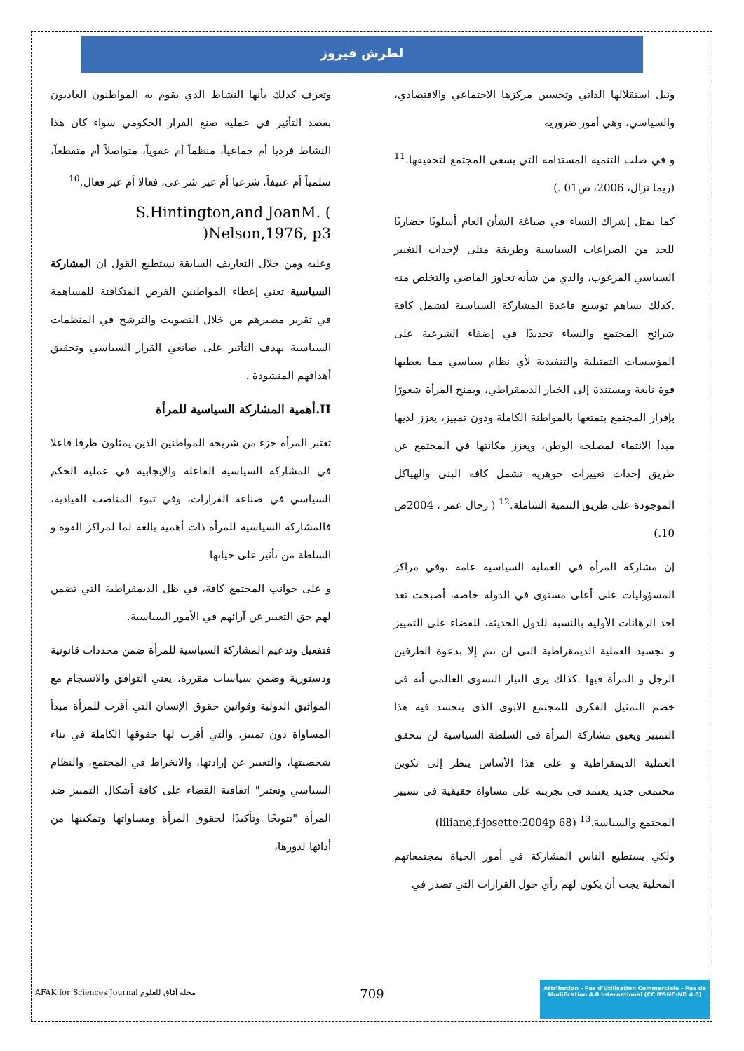لطرش فيروز
وتعرف كذلك بأنها النشاط الذي يقوم به المواطنون العاديون بقصد التأثير في عملية صنع القرار الحكومي سواء كان هذا النشاط فرديا أم جماعياً، منظماً أم عفوياً، متواصلاً أم متقطعاً، سلمياً أم عنيفاً، شرعيا أم غير شر عي، فعالا أم غير فعال.<sup>10</sup>
S.Hintington,and JoanM. ( )Nelson,1976, p3
وعليه ومن خلال التعاريف السابقة نستطيع القول ان المشاركة السياسية تعني إعطاء المواطنين الفرص المتكافئة للمساهمة في تقرير مصيرهم من خلال التصويت والترشح في المنظمات السياسية بهدف التأثير على صانعي القرار السياسي وتحقيق أهدافهم المنشودة .
II.أهمية المشاركة السياسية للمرأة
تعتبر المرأة جزء من شريحة المواطنين الذين يمثلون طرفا فاعلا في المشاركة السياسية الفاعلة والإيجابية في عملية الحكم السياسي في صناعة القرارات، وفي تبوء المناصب القيادية، فالمشاركة السياسية للمرأة ذات أهمية بالغة لما لمراكز القوة و السلطة من تأثير على حياتها
و على جوانب المجتمع كافة، في ظل الديمقراطية التي تضمن لهم حق التعبير عن آرائهم في الأمور السياسية.
فتفعيل وتدعيم المشاركة السياسية للمرأة ضمن محددات قانونية ودستورية وضمن سياسات مقررة، يعني التوافق والانسجام مع المواثيق الدولية وقوانين حقوق الإنسان التي أقرت للمرأة مبدأ المساواة دون تمييز، والتي أقرت لها حقوقها الكاملة في بناء شخصيتها، والتعبير عن إرادتها، والانخراط في المجتمع، والنظام السياسي وتعتبر" اتفاقية القضاء على كافة أشكال التمييز ضد المرأة "تتويجًا وتأكيدًا لحقوق المرأة ومساواتها وتمكينها من أدائها لدورها،
ونيل استقلالها الذاتي وتحسين مركزها الاجتماعي والاقتصادي، والسياسي، وهي أمور ضرورية
و في صلب التنمية المستدامة التي يسعى المجتمع لتحقيقها.<sup>11</sup> (ريما نزال، 2006، ص01 .)
كما يمثل إشراك النساء في صياغة الشأن العام أسلوبًا حضاريًا للحد من الصراعات السياسية وطريقة مثلى لإحداث التغيير السياسي المرغوب، والذي من شأنه تجاوز الماضي والتخلص منه .كذلك يساهم توسيع قاعدة المشاركة السياسية لتشمل كافة شرائح المجتمع والنساء تحديدًا في إضفاء الشرعية على المؤسسات التمثيلية والتنفيذية لأي نظام سياسي مما يعطيها قوة نابعة ومستندة إلى الخيار الديمقراطي، ويمنح المرأة شعورًا بإقرار المجتمع بتمتعها بالمواطنة الكاملة ودون تمييز، يعزز لديها مبدأ الانتماء لمصلحة الوطن، ويعزز مكانتها في المجتمع عن طريق إحداث تغييرات جوهرية تشمل كافة البنى والهياكل الموجودة على طريق التنمية الشاملة.<sup>12</sup> ( رحال عمر ، 2004ص 10.)
إن مشاركة المرأة في العملية السياسية عامة ،وفي مراكز المسؤوليات على أعلى مستوى في الدولة خاصة، أصبحت تعد احد الرهانات الأولية بالنسبة للدول الحديثة، للقضاء على التمييز و تجسيد العملية الديمقراطية التي لن تتم إلا بدعوة الطرفين الرجل و المرأة فيها .كذلك يرى التيار النسوي العالمي أنه في خضم التمثيل الفكري للمجتمع الابوي الذي يتجسد فيه هذا التمييز ويعيق مشاركة المرأة في السلطة السياسية لن تتحقق العملية الديمقراطية و على هذا الأساس ينظر إلى تكوين مجتمعي جديد يعتمد في تجربته على مساواة حقيقية في تسيير المجتمع والسياسة.<sup>13</sup> (liliane,f-josette:2004p 68)
ولكي يستطيع الناس المشاركة في أمور الحياة بمجتمعاتهم المحلية يجب أن يكون لهم رأي حول القرارات التي تصدر في
AFAK for Sciences Journal مجلة آفاق للعلوم
709
Attribution - Pas d'Utilisation Commerciale - Pas de Modification 4.0 International (CC BY-NC-ND 4.0)